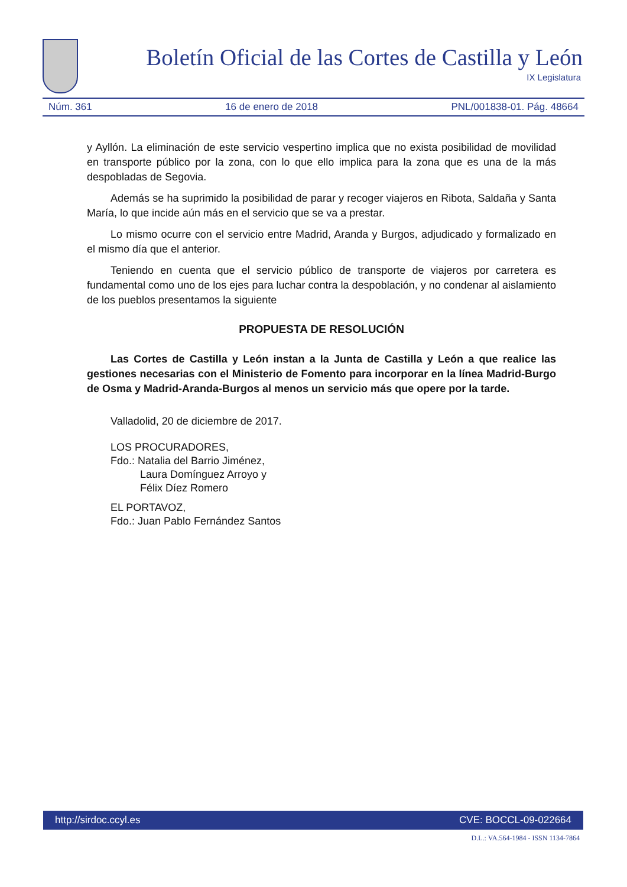Boletín Oficial de las Cortes de Castilla y León
IX Legislatura
Núm. 361 16 de enero de 2018 PNL/001838-01. Pág. 48664
y Ayllón. La eliminación de este servicio vespertino implica que no exista posibilidad de movilidad en transporte público por la zona, con lo que ello implica para la zona que es una de la más despobladas de Segovia.
Además se ha suprimido la posibilidad de parar y recoger viajeros en Ribota, Saldaña y Santa María, lo que incide aún más en el servicio que se va a prestar.
Lo mismo ocurre con el servicio entre Madrid, Aranda y Burgos, adjudicado y formalizado en el mismo día que el anterior.
Teniendo en cuenta que el servicio público de transporte de viajeros por carretera es fundamental como uno de los ejes para luchar contra la despoblación, y no condenar al aislamiento de los pueblos presentamos la siguiente
PROPUESTA DE RESOLUCIÓN
Las Cortes de Castilla y León instan a la Junta de Castilla y León a que realice las gestiones necesarias con el Ministerio de Fomento para incorporar en la línea Madrid-Burgo de Osma y Madrid-Aranda-Burgos al menos un servicio más que opere por la tarde.
Valladolid, 20 de diciembre de 2017.
LOS PROCURADORES,
Fdo.: Natalia del Barrio Jiménez,
Laura Domínguez Arroyo y
Félix Díez Romero
EL PORTAVOZ,
Fdo.: Juan Pablo Fernández Santos
http://sirdoc.ccyl.es CVE: BOCCL-09-022664
D.L.: VA.564-1984 - ISSN 1134-7864